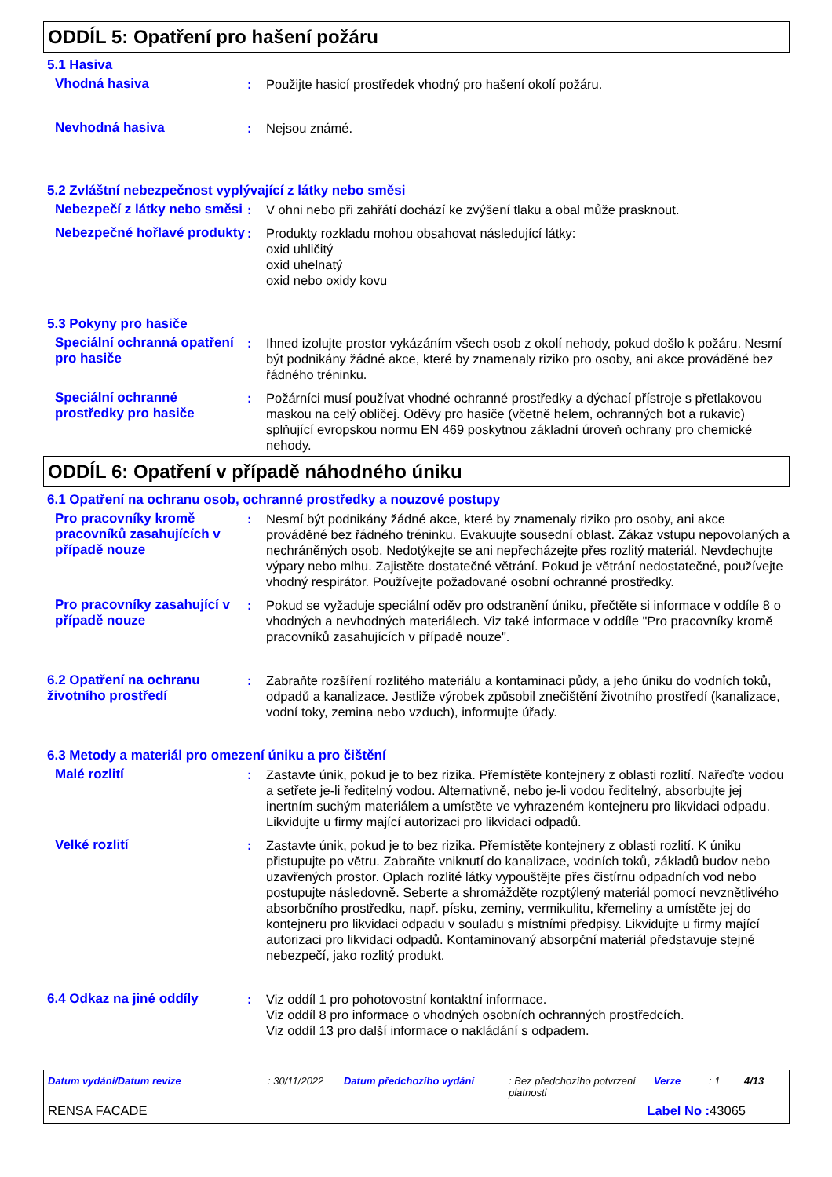ODDÍL 5: Opatření pro hašení požáru
5.1 Hasiva
Vhodná hasiva : Použijte hasicí prostředek vhodný pro hašení okolí požáru.
Nevhodná hasiva : Nejsou známé.
5.2 Zvláštní nebezpečnost vyplývající z látky nebo směsi
Nebezpečí z látky nebo směsi
: V ohni nebo při zahřátí dochází ke zvýšení tlaku a obal může prasknout.
Nebezpečné hořlavé produkty
: Produkty rozkladu mohou obsahovat následující látky:
oxid uhličitý
oxid uhelnatý
oxid nebo oxidy kovu
5.3 Pokyny pro hasiče
Speciální ochranná opatření pro hasiče
: Ihned izolujte prostor vykázáním všech osob z okolí nehody, pokud došlo k požáru. Nesmí být podnikány žádné akce, které by znamenaly riziko pro osoby, ani akce prováděné bez řádného tréninku.
Speciální ochranné prostředky pro hasiče
: Požárníci musí používat vhodné ochranné prostředky a dýchací přístroje s přetlakovou maskou na celý obličej. Oděvy pro hasiče (včetně helem, ochranných bot a rukavic) splňující evropskou normu EN 469 poskytnou základní úroveň ochrany pro chemické nehody.
ODDÍL 6: Opatření v případě náhodného úniku
6.1 Opatření na ochranu osob, ochranné prostředky a nouzové postupy
Pro pracovníky kromě pracovníků zasahujících v případě nouze
: Nesmí být podnikány žádné akce, které by znamenaly riziko pro osoby, ani akce prováděné bez řádného tréninku. Evakuujte sousední oblast. Zákaz vstupu nepovolaných a nechráněných osob. Nedotýkejte se ani nepřecházejte přes rozlitý materiál. Nevdechujte výpary nebo mlhu. Zajistěte dostatečné větrání. Pokud je větrání nedostatečné, používejte vhodný respirátor. Používejte požadované osobní ochranné prostředky.
Pro pracovníky zasahující v případě nouze
: Pokud se vyžaduje speciální oděv pro odstranění úniku, přečtěte si informace v oddíle 8 o vhodných a nevhodných materiálech. Viz také informace v oddíle "Pro pracovníky kromě pracovníků zasahujících v případě nouze".
6.2 Opatření na ochranu životního prostředí
: Zabraňte rozšíření rozlitého materiálu a kontaminaci půdy, a jeho úniku do vodních toků, odpadů a kanalizace. Jestliže výrobek způsobil znečištění životního prostředí (kanalizace, vodní toky, zemina nebo vzduch), informujte úřady.
6.3 Metody a materiál pro omezení úniku a pro čištění
Malé rozlití : Zastavte únik, pokud je to bez rizika. Přemístěte kontejnery z oblasti rozlití. Nařeďte vodou a setřete je-li ředitelný vodou. Alternativně, nebo je-li vodou ředitelný, absorbujte jej inertním suchým materiálem a umístěte ve vyhrazeném kontejneru pro likvidaci odpadu. Likvidujte u firmy mající autorizaci pro likvidaci odpadů.
Velké rozlití : Zastavte únik, pokud je to bez rizika. Přemístěte kontejnery z oblasti rozlití. K úniku přistupujte po větru. Zabraňte vniknutí do kanalizace, vodních toků, základů budov nebo uzavřených prostor. Oplach rozlité látky vypouštějte přes čistírnu odpadních vod nebo postupujte následovně. Seberte a shromážděte rozptýlený materiál pomocí nevznětlivého absorbčního prostředku, např. písku, zeminy, vermikulitu, křemeliny a umístěte jej do kontejneru pro likvidaci odpadu v souladu s místními předpisy. Likvidujte u firmy mající autorizaci pro likvidaci odpadů. Kontaminovaný absorpční materiál představuje stejné nebezpečí, jako rozlitý produkt.
6.4 Odkaz na jiné oddíly : Viz oddíl 1 pro pohotovostní kontaktní informace.
Viz oddíl 8 pro informace o vhodných osobních ochranných prostředcích.
Viz oddíl 13 pro další informace o nakládání s odpadem.
Datum vydání/Datum revize : 30/11/2022 Datum předchozího vydání : Bez předchozího potvrzení platnosti Verze : 1 4/13
RENSA FACADE Label No : 43065